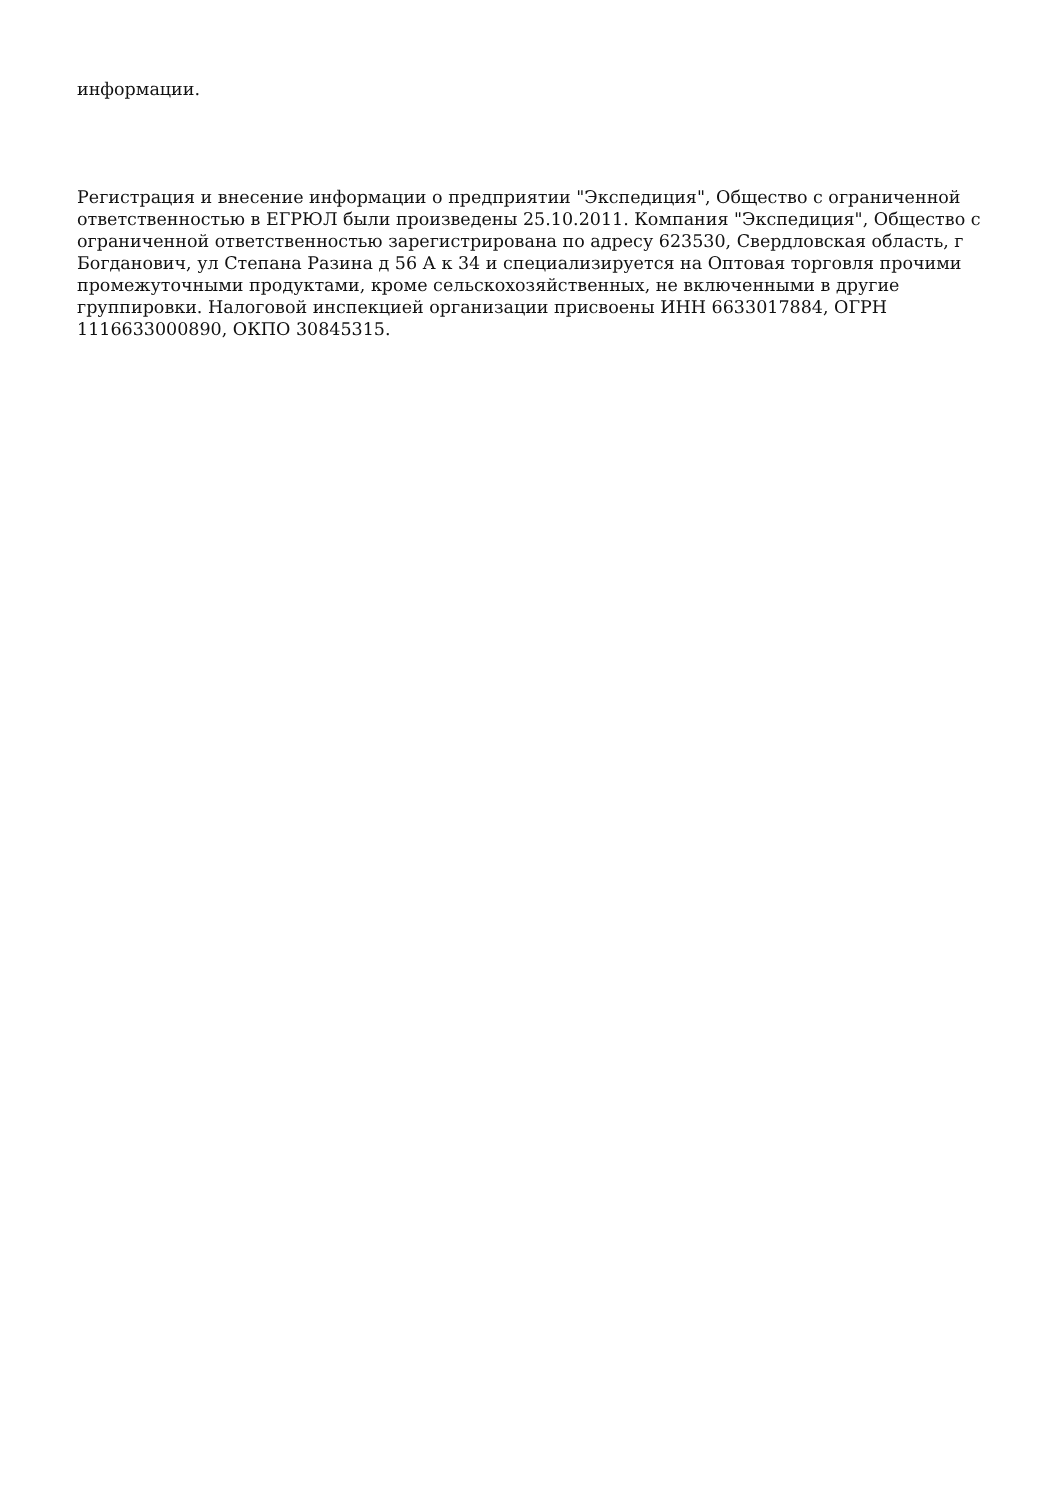информации.
Регистрация и внесение информации о предприятии "Экспедиция", Общество с ограниченной ответственностью в ЕГРЮЛ были произведены 25.10.2011. Компания "Экспедиция", Общество с ограниченной ответственностью зарегистрирована по адресу 623530, Свердловская область, г Богданович, ул Степана Разина д 56 А к 34 и специализируется на Оптовая торговля прочими промежуточными продуктами, кроме сельскохозяйственных, не включенными в другие группировки. Налоговой инспекцией организации присвоены ИНН 6633017884, ОГРН 1116633000890, ОКПО 30845315.